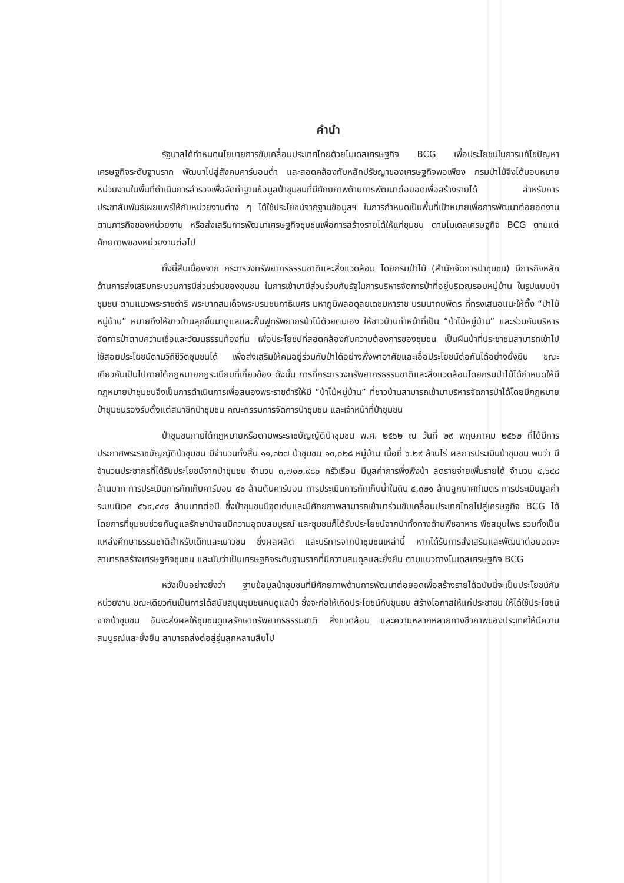คำนำ
รัฐบาลได้กำหนดนโยบายการขับเคลื่อนประเทศไทยด้วยโมเดลเศรษฐกิจ BCG เพื่อประโยชน์ในการแก้ไขปัญหาเศรษฐกิจระดับฐานราก พัฒนาไปสู่สังคมคาร์บอนต่ำ และสอดคล้องกับหลักปรัชญาของเศรษฐกิจพอเพียง กรมป่าไม้จึงได้มอบหมายหน่วยงานในพื้นที่ดำเนินการสำรวจเพื่อจัดทำฐานข้อมูลป่าชุมชนที่มีศักยภาพด้านการพัฒนาต่อยอดเพื่อสร้างรายได้ สำหรับการประชาสัมพันธ์เผยแพร่ให้กับหน่วยงานต่าง ๆ ได้ใช้ประโยชน์จากฐานข้อมูลฯ ในการกำหนดเป็นพื้นที่เป้าหมายเพื่อการพัฒนาต่อยอดงานตามภารกิจของหน่วยงาน หรือส่งเสริมการพัฒนาเศรษฐกิจชุมชนเพื่อการสร้างรายได้ให้แก่ชุมชน ตามโมเดลเศรษฐกิจ BCG ตามแต่ศักยภาพของหน่วยงานต่อไป
ทั้งนี้สืบเนื่องจาก กระทรวงทรัพยากรธรรมชาติและสิ่งแวดล้อม โดยกรมป่าไม้ (สำนักจัดการป่าชุมชน) มีภารกิจหลักด้านการส่งเสริมกระบวนการมีส่วนร่วมของชุมชน ในการเข้ามามีส่วนร่วมกับรัฐในการบริหารจัดการป่าที่อยู่บริเวณรอบหมู่บ้าน ในรูปแบบป่าชุมชน ตามแนวพระราชดำริ พระบาทสมเด็จพระบรมชนกาธิเบศร มหาภูมิพลอดุลยเดชมหาราช บรมนาถบพิตร ที่ทรงเสนอแนะให้ตั้ง “ป่าไม้หมู่บ้าน” หมายถึงให้ชาวบ้านลุกขึ้นมาดูแลและฟื้นฟูทรัพยากรป่าไม้ด้วยตนเอง ให้ชาวบ้านทำหน้าที่เป็น “ป่าไม้หมู่บ้าน” และร่วมกันบริหารจัดการป่าตามความเชื่อและวัฒนธรรมท้องถิ่น เพื่อประโยชน์ที่สอดคล้องกับความต้องการของชุมชน เป็นผืนป่าที่ประชาชนสามารถเข้าไปใช้สอยประโยชน์ตามวิถีชีวิตชุมชนได้ เพื่อส่งเสริมให้คนอยู่ร่วมกับป่าได้อย่างพึ่งพาอาศัยและเอื้อประโยชน์ต่อกันได้อย่างยั่งยืน ขณะเดียวกันเป็นไปภายใต้กฎหมายกฎระเบียบที่เกี่ยวข้อง ดังนั้น การที่กระทรวงทรัพยากรธรรมชาติและสิ่งแวดล้อมโดยกรมป่าไม้ได้กำหนดให้มีกฎหมายป่าชุมชนจึงเป็นการดำเนินการเพื่อสนองพระราชดำริให้มี “ป่าไม้หมู่บ้าน” ที่ชาวบ้านสามารถเข้ามาบริหารจัดการป่าได้โดยมีกฎหมายป่าชุมชนรองรับตั้งแต่สมาชิกป่าชุมชน คณะกรรมการจัดการป่าชุมชน และเจ้าหน้าที่ป่าชุมชน
ป่าชุมชนภายใต้กฎหมายหรือตามพระราชบัญญัติป่าชุมชน พ.ศ. ๒๕๖๒ ณ วันที่ ๒๙ พฤษภาคม ๒๕๖๒ ที่ได้มีการประกาศพระราชบัญญัติป่าชุมชน มีจำนวนทั้งสิ้น ๑๑,๓๒๗ ป่าชุมชน ๑๓,๐๒๘ หมู่บ้าน เนื้อที่ ๖.๒๙ ล้านไร่ ผลการประเมินป่าชุมชน พบว่า มีจำนวนประชากรที่ได้รับประโยชน์จากป่าชุมชน จำนวน ๓,๗๑๒,๙๘๐ ครัวเรือน มีมูลค่าการพึ่งพิงป่า ลดรายจ่ายเพิ่มรายได้ จำนวน ๔,๖๔๘ ล้านบาท การประเมินการกักเก็บคาร์บอน ๔๐ ล้านตันคาร์บอน การประเมินการกักเก็บน้ำในดิน ๔,๓๒๑ ล้านลูกบาศก์เมตร การประเมินมูลค่าระบบนิเวศ ๕๖๔,๔๔๙ ล้านบาทต่อปี ซึ่งป่าชุมชนมีจุดเด่นและมีศักยภาพสามารถเข้ามาร่วมขับเคลื่อนประเทศไทยไปสู่เศรษฐกิจ BCG ได้ โดยการที่ชุมชนช่วยกันดูแลรักษาป่าจนมีความอุดมสมบูรณ์ และชุมชนก็ได้รับประโยชน์จากป่าทั้งทางด้านพืชอาหาร พืชสมุนไพร รวมทั้งเป็นแหล่งศึกษาธรรมชาติสำหรับเด็กและเยาวชน ซึ่งผลผลิต และบริการจากป่าชุมชนเหล่านี้ หากได้รับการส่งเสริมและพัฒนาต่อยอดจะสามารถสร้างเศรษฐกิจชุมชน และนับว่าเป็นเศรษฐกิจระดับฐานรากที่มีความสมดุลและยั่งยืน ตามแนวทางโมเดลเศรษฐกิจ BCG
หวังเป็นอย่างยิ่งว่า ฐานข้อมูลป่าชุมชนที่มีศักยภาพด้านการพัฒนาต่อยอดเพื่อสร้างรายได้ฉบับนี้จะเป็นประโยชน์กับหน่วยงาน ขณะเดียวกันเป็นการได้สนับสนุนชุมชนคนดูแลป่า ซึ่งจะก่อให้เกิดประโยชน์กับชุมชน สร้างโอกาสให้แก่ประชาชน ให้ได้ใช้ประโยชน์จากป่าชุมชน อันจะส่งผลให้ชุมชนดูแลรักษาทรัพยากรธรรมชาติ สิ่งแวดล้อม และความหลากหลายทางชีวภาพของประเทศให้มีความสมบูรณ์และยั่งยืน สามารถส่งต่อสู่รุ่นลูกหลานสืบไป